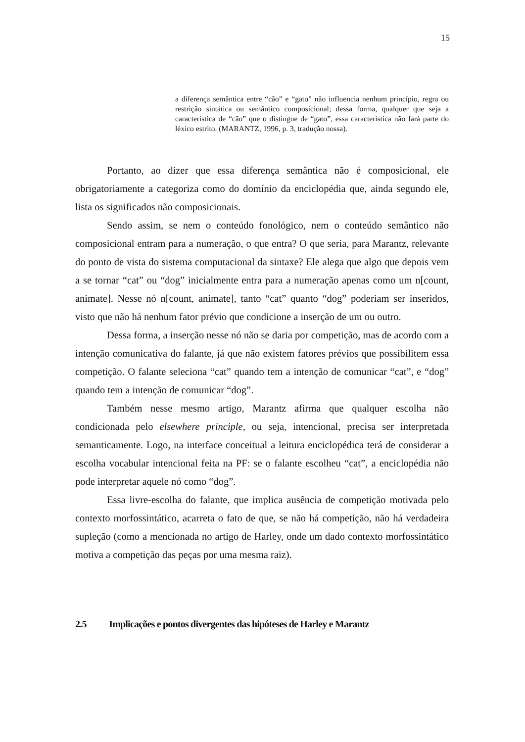15
a diferença semântica entre “cão” e “gato” não influencia nenhum princípio, regra ou restrição sintática ou semântico composicional; dessa forma, qualquer que seja a característica de “cão” que o distingue de “gato”, essa característica não fará parte do léxico estrito. (MARANTZ, 1996, p. 3, tradução nossa).
Portanto, ao dizer que essa diferença semântica não é composicional, ele obrigatoriamente a categoriza como do domínio da enciclopédia que, ainda segundo ele, lista os significados não composicionais.
Sendo assim, se nem o conteúdo fonológico, nem o conteúdo semântico não composicional entram para a numeração, o que entra? O que seria, para Marantz, relevante do ponto de vista do sistema computacional da sintaxe? Ele alega que algo que depois vem a se tornar “cat” ou “dog” inicialmente entra para a numeração apenas como um n[count, animate]. Nesse nó n[count, animate], tanto “cat” quanto “dog” poderiam ser inseridos, visto que não há nenhum fator prévio que condicione a inserção de um ou outro.
Dessa forma, a inserção nesse nó não se daria por competição, mas de acordo com a intenção comunicativa do falante, já que não existem fatores prévios que possibilitem essa competição. O falante seleciona “cat” quando tem a intenção de comunicar “cat”, e “dog” quando tem a intenção de comunicar “dog”.
Também nesse mesmo artigo, Marantz afirma que qualquer escolha não condicionada pelo elsewhere principle, ou seja, intencional, precisa ser interpretada semanticamente. Logo, na interface conceitual a leitura enciclopédica terá de considerar a escolha vocabular intencional feita na PF: se o falante escolheu “cat”, a enciclopédia não pode interpretar aquele nó como “dog”.
Essa livre-escolha do falante, que implica ausência de competição motivada pelo contexto morfossintático, acarreta o fato de que, se não há competição, não há verdadeira supleção (como a mencionada no artigo de Harley, onde um dado contexto morfossintático motiva a competição das peças por uma mesma raiz).
2.5 Implicações e pontos divergentes das hipóteses de Harley e Marantz